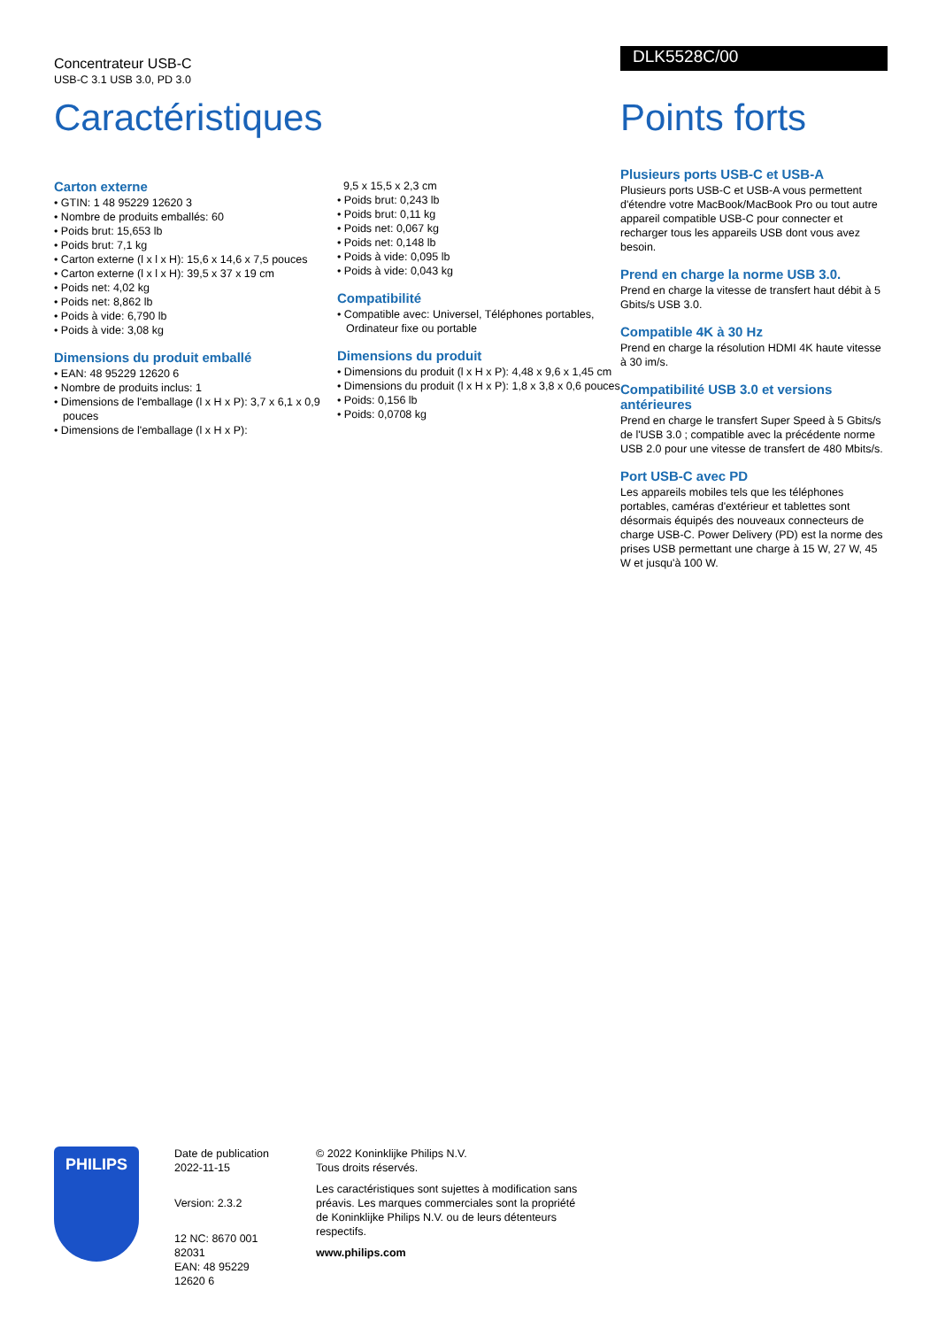Concentrateur USB-C
USB-C 3.1 USB 3.0, PD 3.0
Caractéristiques
Carton externe
• GTIN: 1 48 95229 12620 3
• Nombre de produits emballés: 60
• Poids brut: 15,653 lb
• Poids brut: 7,1 kg
• Carton externe (l x l x H): 15,6 x 14,6 x 7,5 pouces
• Carton externe (l x l x H): 39,5 x 37 x 19 cm
• Poids net: 4,02 kg
• Poids net: 8,862 lb
• Poids à vide: 6,790 lb
• Poids à vide: 3,08 kg
Dimensions du produit emballé
• EAN: 48 95229 12620 6
• Nombre de produits inclus: 1
• Dimensions de l'emballage (l x H x P): 3,7 x 6,1 x 0,9 pouces
• Dimensions de l'emballage (l x H x P):
9,5 x 15,5 x 2,3 cm
• Poids brut: 0,243 lb
• Poids brut: 0,11 kg
• Poids net: 0,067 kg
• Poids net: 0,148 lb
• Poids à vide: 0,095 lb
• Poids à vide: 0,043 kg
Compatibilité
• Compatible avec: Universel, Téléphones portables, Ordinateur fixe ou portable
Dimensions du produit
• Dimensions du produit (l x H x P): 4,48 x 9,6 x 1,45 cm
• Dimensions du produit (l x H x P): 1,8 x 3,8 x 0,6 pouces
• Poids: 0,156 lb
• Poids: 0,0708 kg
DLK5528C/00
Points forts
Plusieurs ports USB-C et USB-A
Plusieurs ports USB-C et USB-A vous permettent d'étendre votre MacBook/MacBook Pro ou tout autre appareil compatible USB-C pour connecter et recharger tous les appareils USB dont vous avez besoin.
Prend en charge la norme USB 3.0.
Prend en charge la vitesse de transfert haut débit à 5 Gbits/s USB 3.0.
Compatible 4K à 30 Hz
Prend en charge la résolution HDMI 4K haute vitesse à 30 im/s.
Compatibilité USB 3.0 et versions antérieures
Prend en charge le transfert Super Speed à 5 Gbits/s de l'USB 3.0 ; compatible avec la précédente norme USB 2.0 pour une vitesse de transfert de 480 Mbits/s.
Port USB-C avec PD
Les appareils mobiles tels que les téléphones portables, caméras d'extérieur et tablettes sont désormais équipés des nouveaux connecteurs de charge USB-C. Power Delivery (PD) est la norme des prises USB permettant une charge à 15 W, 27 W, 45 W et jusqu'à 100 W.
PHILIPS
Date de publication 2022-11-15
Version: 2.3.2
12 NC: 8670 001 82031
EAN: 48 95229 12620 6
© 2022 Koninklijke Philips N.V.
Tous droits réservés.
Les caractéristiques sont sujettes à modification sans préavis. Les marques commerciales sont la propriété de Koninklijke Philips N.V. ou de leurs détenteurs respectifs.
www.philips.com